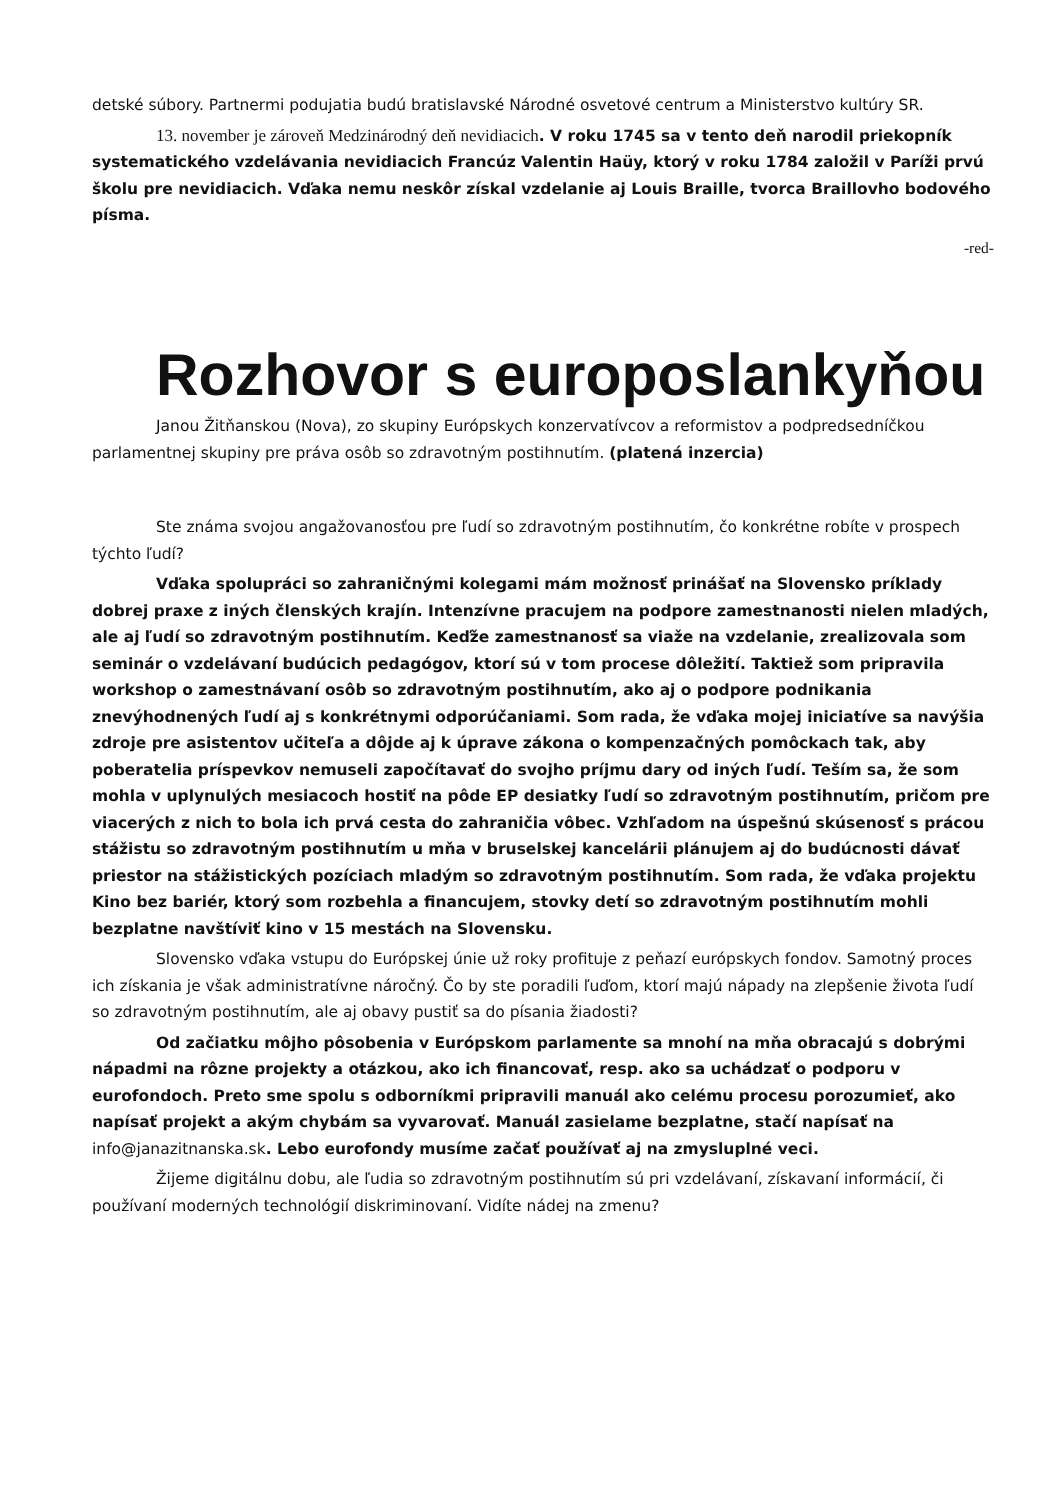detské súbory. Partnermi podujatia budú bratislavské Národné osvetové centrum a Ministerstvo kultúry SR.
13. november je zároveň Medzinárodný deň nevidiacich. V roku 1745 sa v tento deň narodil priekopník systematického vzdelávania nevidiacich Francúz Valentin Haüy, ktorý v roku 1784 založil v Paríži prvú školu pre nevidiacich. Vďaka nemu neskôr získal vzdelanie aj Louis Braille, tvorca Braillovho bodového písma.
-red-
Rozhovor s europoslankyňou
Janou Žitňanskou (Nova), zo skupiny Európskych konzervatívcov a reformistov a podpredsedníčkou parlamentnej skupiny pre práva osôb so zdravotným postihnutím. (platená inzercia)
Ste známa svojou angažovanosťou pre ľudí so zdravotným postihnutím, čo konkrétne robíte v prospech týchto ľudí?
Vďaka spolupráci so zahraničnými kolegami mám možnosť prinášať na Slovensko príklady dobrej praxe z iných členských krajín. Intenzívne pracujem na podpore zamestnanosti nielen mladých, ale aj ľudí so zdravotným postihnutím. Keďže zamestnanosť sa viaže na vzdelanie, zrealizovala som seminár o vzdelávaní budúcich pedagógov, ktorí sú v tom procese dôležití. Taktiež som pripravila workshop o zamestnávaní osôb so zdravotným postihnutím, ako aj o podpore podnikania znevýhodnených ľudí aj s konkrétnymi odporúčaniami. Som rada, že vďaka mojej iniciatíve sa navýšia zdroje pre asistentov učiteľa a dôjde aj k úprave zákona o kompenzačných pomôckach tak, aby poberatelia príspevkov nemuseli započítavať do svojho príjmu dary od iných ľudí. Teším sa, že som mohla v uplynulých mesiacoch hostiť na pôde EP desiatky ľudí so zdravotným postihnutím, pričom pre viacerých z nich to bola ich prvá cesta do zahraničia vôbec. Vzhľadom na úspešnú skúsenosť s prácou stážistu so zdravotným postihnutím u mňa v bruselskej kancelárii plánujem aj do budúcnosti dávať priestor na stážistických pozíciach mladým so zdravotným postihnutím. Som rada, že vďaka projektu Kino bez bariér, ktorý som rozbehla a financujem, stovky detí so zdravotným postihnutím mohli bezplatne navštíviť kino v 15 mestách na Slovensku.
Slovensko vďaka vstupu do Európskej únie už roky profituje z peňazí európskych fondov. Samotný proces ich získania je však administratívne náročný. Čo by ste poradili ľuďom, ktorí majú nápady na zlepšenie života ľudí so zdravotným postihnutím, ale aj obavy pustiť sa do písania žiadosti?
Od začiatku môjho pôsobenia v Európskom parlamente sa mnohí na mňa obracajú s dobrými nápadmi na rôzne projekty a otázkou, ako ich financovať, resp. ako sa uchádzať o podporu v eurofondoch. Preto sme spolu s odborníkmi pripravili manuál ako celému procesu porozumieť, ako napísať projekt a akým chybám sa vyvarovať. Manuál zasielame bezplatne, stačí napísať na info@janazitnanska.sk. Lebo eurofondy musíme začať používať aj na zmysluplné veci.
Žijeme digitálnu dobu, ale ľudia so zdravotným postihnutím sú pri vzdelávaní, získavaní informácií, či používaní moderných technológií diskriminovaní. Vidíte nádej na zmenu?